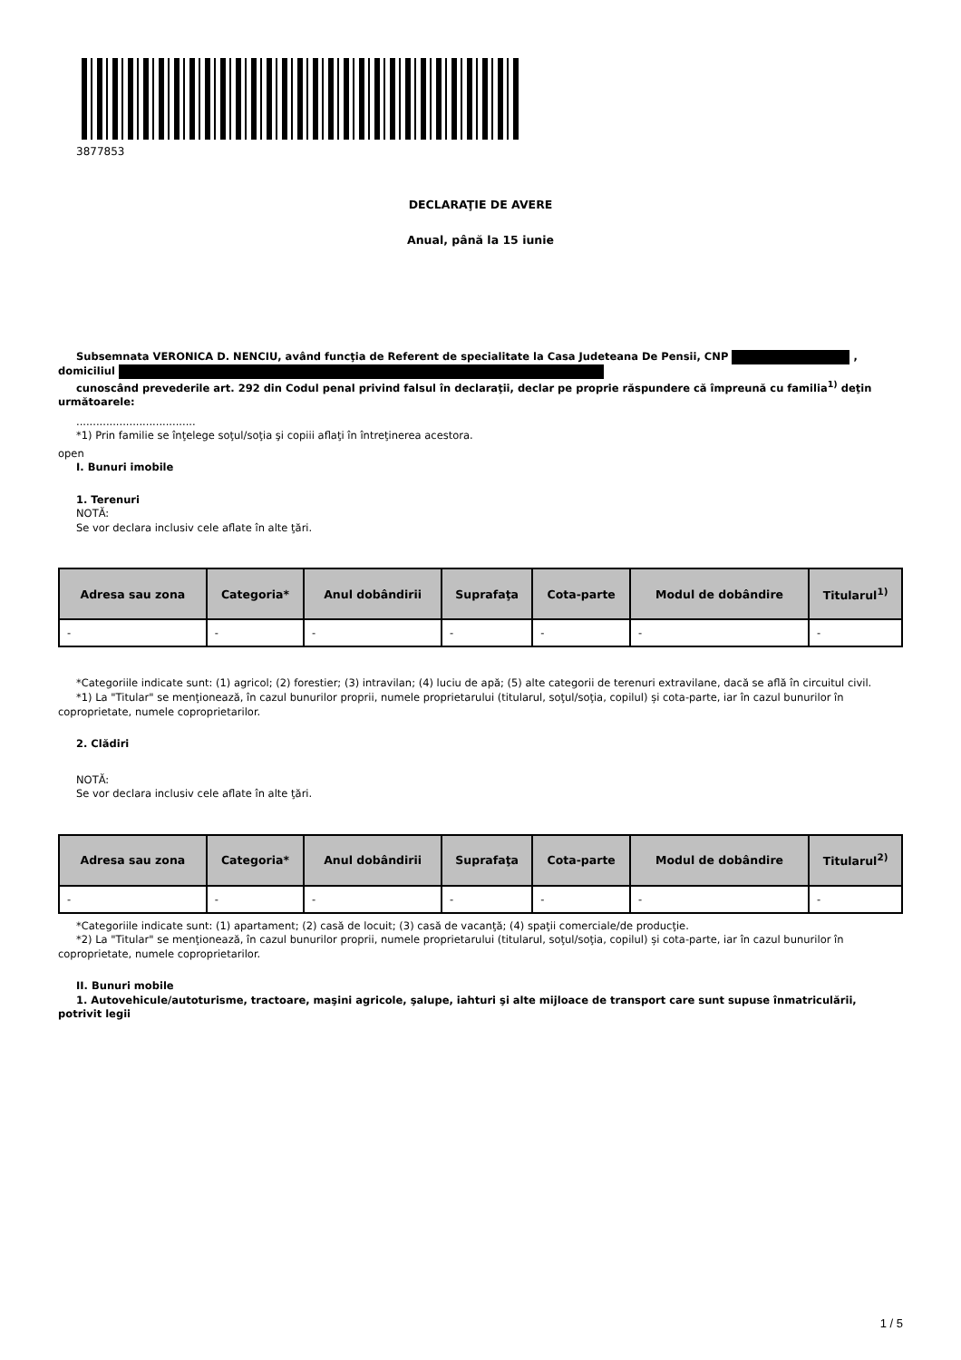3877853
DECLARAŢIE DE AVERE
Anual, până la 15 iunie
Subsemnata VERONICA D. NENCIU, având funcţia de Referent de specialitate la Casa Judeteana De Pensii, CNP , domiciliul
cunoscând prevederile art. 292 din Codul penal privind falsul în declaraţii, declar pe proprie răspundere că împreună cu familia<sup>1)</sup> deţin următoarele:
....................................
*1) Prin familie se înţelege soţul/soţia şi copiii aflaţi în întreţinerea acestora.
open
I. Bunuri imobile
1. Terenuri
NOTĂ:
Se vor declara inclusiv cele aflate în alte ţări.
| Adresa sau zona | Categoria* | Anul dobândirii | Suprafaţa | Cota-parte | Modul de dobândire | Titularul<sup>1)</sup> |
| --- | --- | --- | --- | --- | --- | --- |
| - | - | - | - | - | - | - |
*Categoriile indicate sunt: (1) agricol; (2) forestier; (3) intravilan; (4) luciu de apă; (5) alte categorii de terenuri extravilane, dacă se află în circuitul civil.
*1) La "Titular" se menţionează, în cazul bunurilor proprii, numele proprietarului (titularul, soţul/soţia, copilul) și cota-parte, iar în cazul bunurilor în coproprietate, numele coproprietarilor.
2. Clădiri
NOTĂ:
Se vor declara inclusiv cele aflate în alte ţări.
| Adresa sau zona | Categoria* | Anul dobândirii | Suprafaţa | Cota-parte | Modul de dobândire | Titularul<sup>2)</sup> |
| --- | --- | --- | --- | --- | --- | --- |
| - | - | - | - | - | - | - |
*Categoriile indicate sunt: (1) apartament; (2) casă de locuit; (3) casă de vacanţă; (4) spaţii comerciale/de producţie.
*2) La "Titular" se menţionează, în cazul bunurilor proprii, numele proprietarului (titularul, soţul/soţia, copilul) și cota-parte, iar în cazul bunurilor în coproprietate, numele coproprietarilor.
II. Bunuri mobile
1. Autovehicule/autoturisme, tractoare, maşini agricole, şalupe, iahturi şi alte mijloace de transport care sunt supuse înmatriculării, potrivit legii
1 / 5